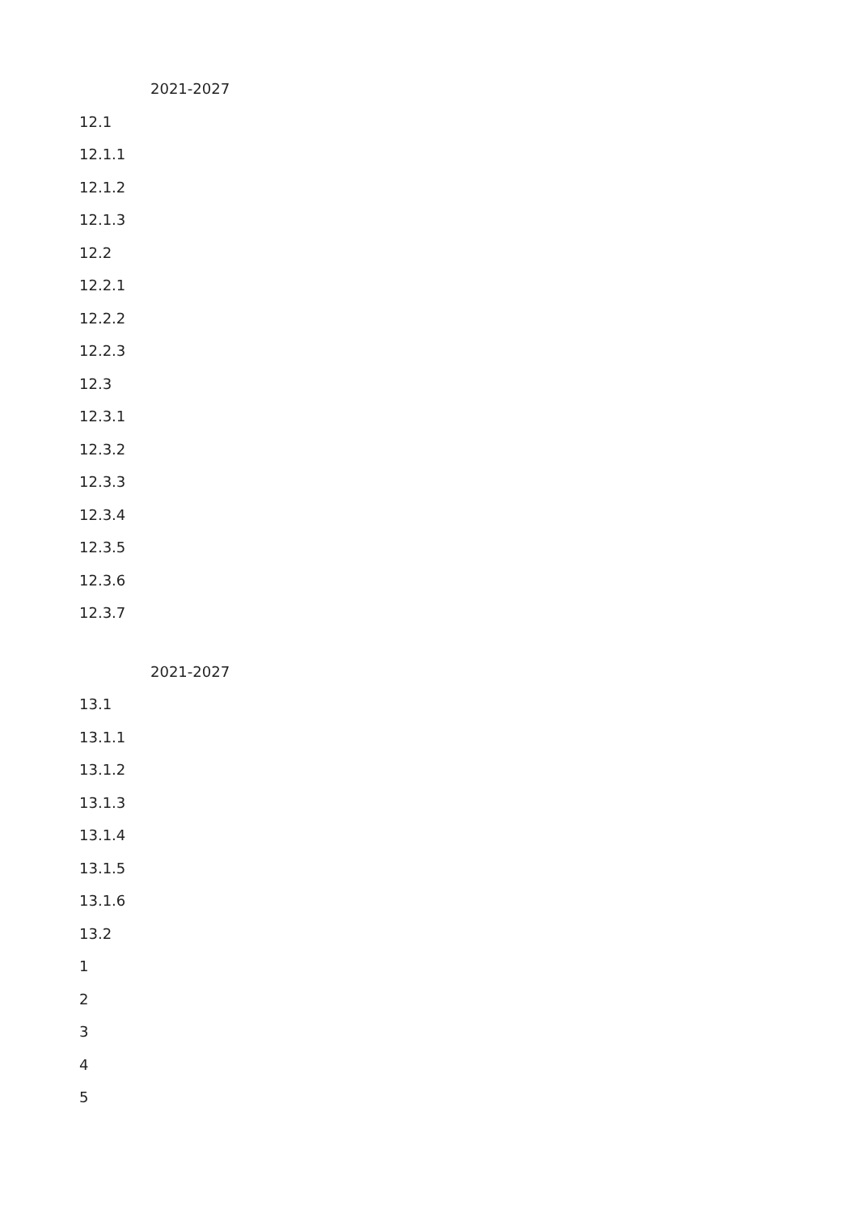2021-2027
12.1
12.1.1
12.1.2
12.1.3
12.2
12.2.1
12.2.2
12.2.3
12.3
12.3.1
12.3.2
12.3.3
12.3.4
12.3.5
12.3.6
12.3.7
2021-2027
13.1
13.1.1
13.1.2
13.1.3
13.1.4
13.1.5
13.1.6
13.2
1
2
3
4
5